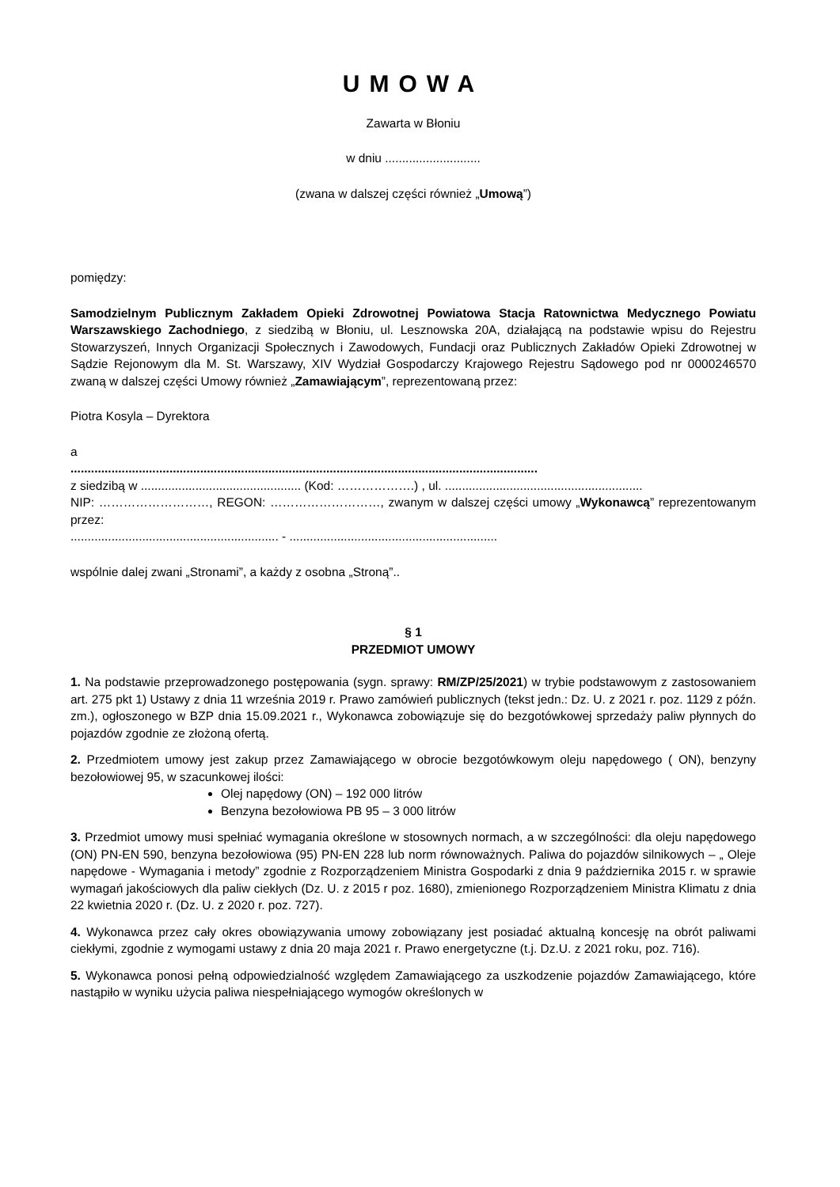UMOWA
Zawarta w Błoniu
w dniu ............................
(zwana w dalszej części również „Umową”)
pomiędzy:
Samodzielnym Publicznym Zakładem Opieki Zdrowotnej Powiatowa Stacja Ratownictwa Medycznego Powiatu Warszawskiego Zachodniego, z siedzibą w Błoniu, ul. Lesznowska 20A, działającą na podstawie wpisu do Rejestru Stowarzyszeń, Innych Organizacji Społecznych i Zawodowych, Fundacji oraz Publicznych Zakładów Opieki Zdrowotnej w Sądzie Rejonowym dla M. St. Warszawy, XIV Wydział Gospodarczy Krajowego Rejestru Sądowego pod nr 0000246570 zwaną w dalszej części Umowy również „Zamawiającym”, reprezentowaną przez:
Piotra Kosyla – Dyrektora
a
.........................................................................................................................................
z siedzibą w ............................................... (Kod: ……………….) , ul. ..........................................................
NIP: ………………………, REGON: ………………………, zwanym w dalszej części umowy „Wykonawcą” reprezentowanym przez:
............................................................. - .............................................................
wspólnie dalej zwani „Stronami”, a każdy z osobna „Stroną”..
§ 1
PRZEDMIOT UMOWY
1. Na podstawie przeprowadzonego postępowania (sygn. sprawy: RM/ZP/25/2021) w trybie podstawowym z zastosowaniem art. 275 pkt 1) Ustawy z dnia 11 września 2019 r. Prawo zamówień publicznych (tekst jedn.: Dz. U. z 2021 r. poz. 1129 z późn. zm.), ogłoszonego w BZP dnia 15.09.2021 r., Wykonawca zobowiązuje się do bezgotówkowej sprzedaży paliw płynnych do pojazdów zgodnie ze złożoną ofertą.
2. Przedmiotem umowy jest zakup przez Zamawiającego w obrocie bezgotówkowym oleju napędowego ( ON), benzyny bezołowiowej 95, w szacunkowej ilości:
Olej napędowy (ON) – 192 000 litrów
Benzyna bezołowiowa PB 95 – 3 000 litrów
3. Przedmiot umowy musi spełniać wymagania określone w stosownych normach, a w szczególności: dla oleju napędowego (ON) PN-EN 590, benzyna bezołowiowa (95) PN-EN 228 lub norm równoważnych. Paliwa do pojazdów silnikowych – „ Oleje napędowe - Wymagania i metody” zgodnie z Rozporządzeniem Ministra Gospodarki z dnia 9 października 2015 r. w sprawie wymagań jakościowych dla paliw ciekłych (Dz. U. z 2015 r poz. 1680), zmienionego Rozporządzeniem Ministra Klimatu z dnia 22 kwietnia 2020 r. (Dz. U. z 2020 r. poz. 727).
4. Wykonawca przez cały okres obowiązywania umowy zobowiązany jest posiadać aktualną koncesję na obrót paliwami ciekłymi, zgodnie z wymogami ustawy z dnia 20 maja 2021 r. Prawo energetyczne (t.j. Dz.U. z 2021 roku, poz. 716).
5. Wykonawca ponosi pełną odpowiedzialność względem Zamawiającego za uszkodzenie pojazdów Zamawiającego, które nastąpiło w wyniku użycia paliwa niespełniającego wymogów określonych w